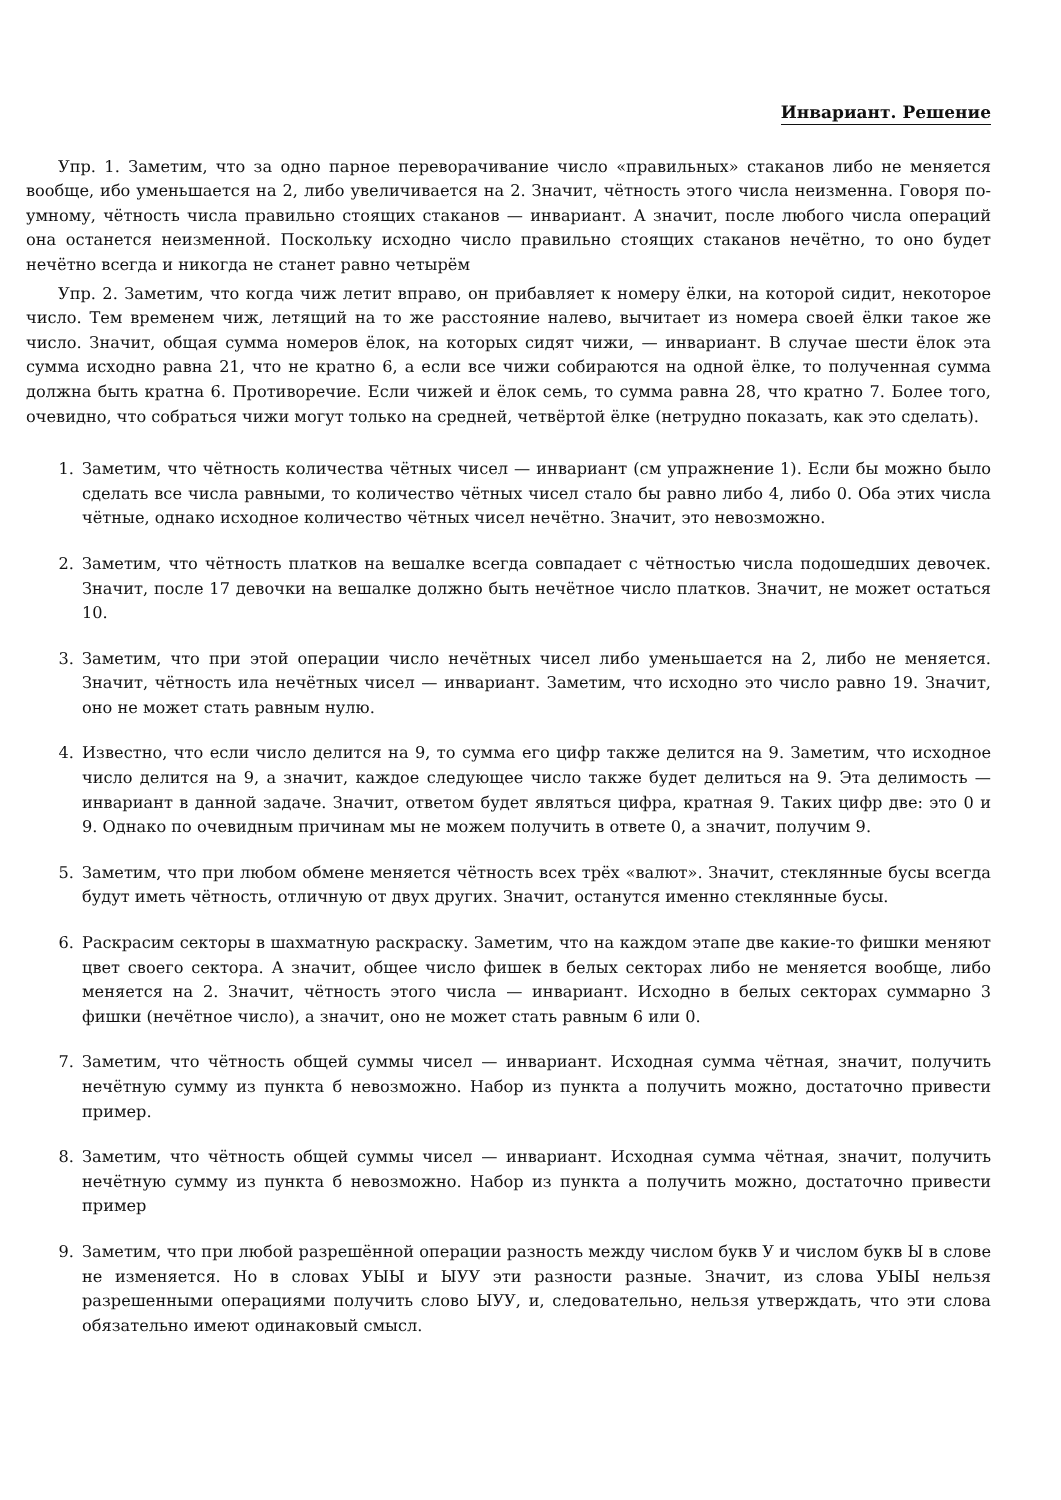Инвариант. Решение
Упр. 1. Заметим, что за одно парное переворачивание число «правильных» стаканов либо не меняется вообще, ибо уменьшается на 2, либо увеличивается на 2. Значит, чётность этого числа неизменна. Говоря по-умному, чётность числа правильно стоящих стаканов — инвариант. А значит, после любого числа операций она останется неизменной. Поскольку исходно число правильно стоящих стаканов нечётно, то оно будет нечётно всегда и никогда не станет равно четырём
Упр. 2. Заметим, что когда чиж летит вправо, он прибавляет к номеру ёлки, на которой сидит, некоторое число. Тем временем чиж, летящий на то же расстояние налево, вычитает из номера своей ёлки такое же число. Значит, общая сумма номеров ёлок, на которых сидят чижи, — инвариант. В случае шести ёлок эта сумма исходно равна 21, что не кратно 6, а если все чижи собираются на одной ёлке, то полученная сумма должна быть кратна 6. Противоречие. Если чижей и ёлок семь, то сумма равна 28, что кратно 7. Более того, очевидно, что собраться чижи могут только на средней, четвёртой ёлке (нетрудно показать, как это сделать).
1. Заметим, что чётность количества чётных чисел — инвариант (см упражнение 1). Если бы можно было сделать все числа равными, то количество чётных чисел стало бы равно либо 4, либо 0. Оба этих числа чётные, однако исходное количество чётных чисел нечётно. Значит, это невозможно.
2. Заметим, что чётность платков на вешалке всегда совпадает с чётностью числа подошедших девочек. Значит, после 17 девочки на вешалке должно быть нечётное число платков. Значит, не может остаться 10.
3. Заметим, что при этой операции число нечётных чисел либо уменьшается на 2, либо не меняется. Значит, чётность ила нечётных чисел — инвариант. Заметим, что исходно это число равно 19. Значит, оно не может стать равным нулю.
4. Известно, что если число делится на 9, то сумма его цифр также делится на 9. Заметим, что исходное число делится на 9, а значит, каждое следующее число также будет делиться на 9. Эта делимость — инвариант в данной задаче. Значит, ответом будет являться цифра, кратная 9. Таких цифр две: это 0 и 9. Однако по очевидным причинам мы не можем получить в ответе 0, а значит, получим 9.
5. Заметим, что при любом обмене меняется чётность всех трёх «валют». Значит, стеклянные бусы всегда будут иметь чётность, отличную от двух других. Значит, останутся именно стеклянные бусы.
6. Раскрасим секторы в шахматную раскраску. Заметим, что на каждом этапе две какие-то фишки меняют цвет своего сектора. А значит, общее число фишек в белых секторах либо не меняется вообще, либо меняется на 2. Значит, чётность этого числа — инвариант. Исходно в белых секторах суммарно 3 фишки (нечётное число), а значит, оно не может стать равным 6 или 0.
7. Заметим, что чётность общей суммы чисел — инвариант. Исходная сумма чётная, значит, получить нечётную сумму из пункта б невозможно. Набор из пункта а получить можно, достаточно привести пример.
8. Заметим, что чётность общей суммы чисел — инвариант. Исходная сумма чётная, значит, получить нечётную сумму из пункта б невозможно. Набор из пункта а получить можно, достаточно привести пример
9. Заметим, что при любой разрешённой операции разность между числом букв У и числом букв Ы в слове не изменяется. Но в словах УЫЫ и ЫУУ эти разности разные. Значит, из слова УЫЫ нельзя разрешенными операциями получить слово ЫУУ, и, следовательно, нельзя утверждать, что эти слова обязательно имеют одинаковый смысл.